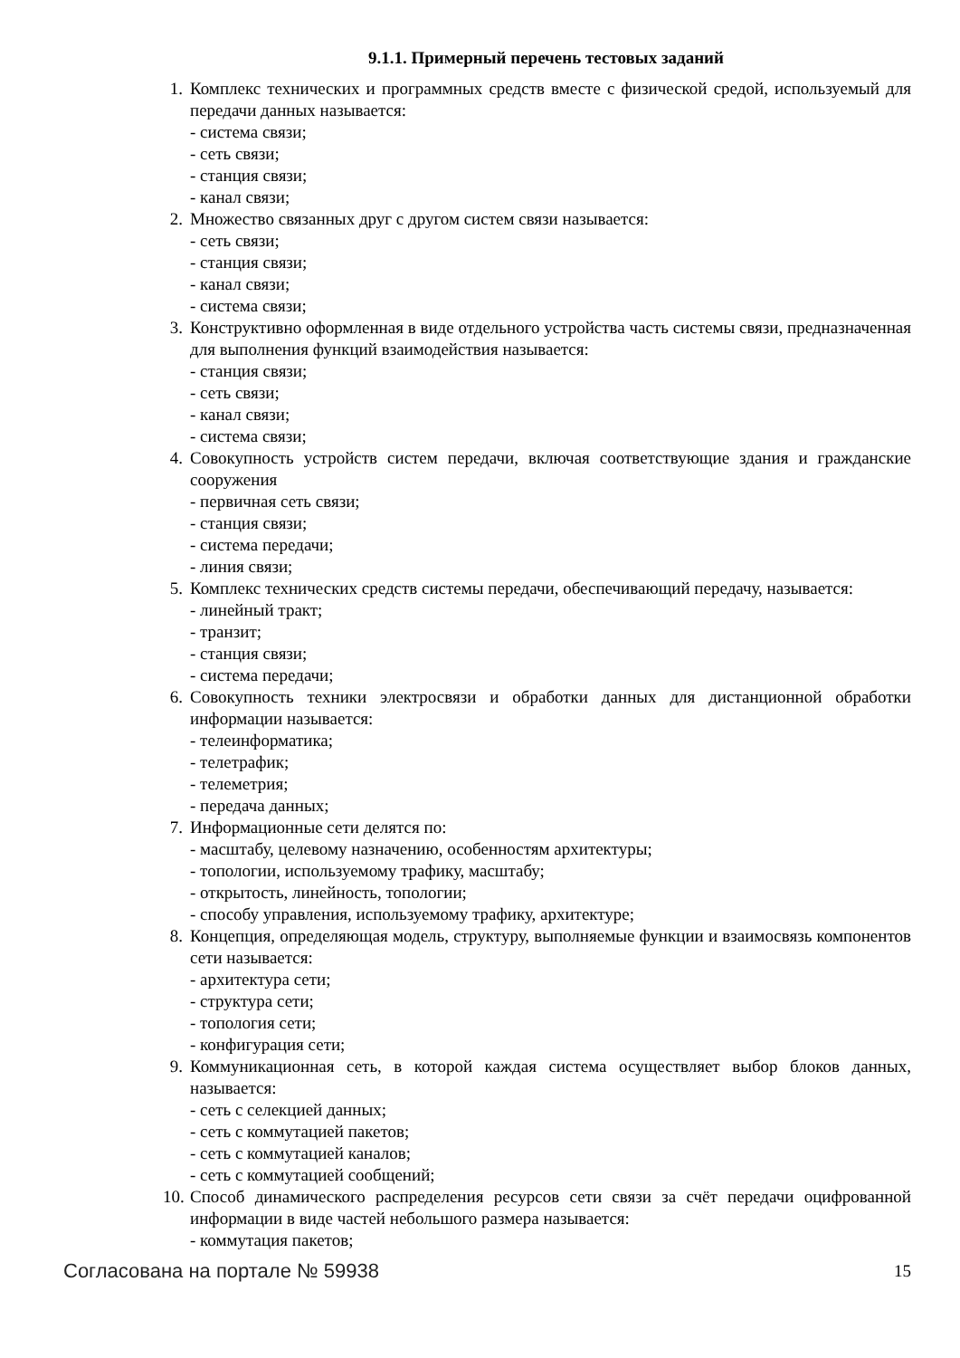9.1.1. Примерный перечень тестовых заданий
1.
Комплекс технических и программных средств вместе с физической средой, используемый для передачи данных называется:
- система связи;
- сеть связи;
- станция связи;
- канал связи;
2.
Множество связанных друг с другом систем связи называется:
- сеть связи;
- станция связи;
- канал связи;
- система связи;
3.
Конструктивно оформленная в виде отдельного устройства часть системы связи, предназначенная для выполнения функций взаимодействия называется:
- станция связи;
- сеть связи;
- канал связи;
- система связи;
4.
Совокупность устройств систем передачи, включая соответствующие здания и гражданские сооружения
- первичная сеть связи;
- станция связи;
- система передачи;
- линия связи;
5.
Комплекс технических средств системы передачи, обеспечивающий передачу, называется:
- линейный тракт;
- транзит;
- станция связи;
- система передачи;
6.
Совокупность техники электросвязи и обработки данных для дистанционной обработки информации называется:
- телеинформатика;
- телетрафик;
- телеметрия;
- передача данных;
7.
Информационные сети делятся по:
- масштабу, целевому назначению, особенностям архитектуры;
- топологии, используемому трафику, масштабу;
- открытость, линейность, топологии;
- способу управления, используемому трафику, архитектуре;
8.
Концепция, определяющая модель, структуру, выполняемые функции и взаимосвязь компонентов сети называется:
- архитектура сети;
- структура сети;
- топология сети;
- конфигурация сети;
9.
Коммуникационная сеть, в которой каждая система осуществляет выбор блоков данных, называется:
- сеть с селекцией данных;
- сеть с коммутацией пакетов;
- сеть с коммутацией каналов;
- сеть с коммутацией сообщений;
10.
Способ динамического распределения ресурсов сети связи за счёт передачи оцифрованной информации в виде частей небольшого размера называется:
- коммутация пакетов;
Согласована на портале № 59938 15